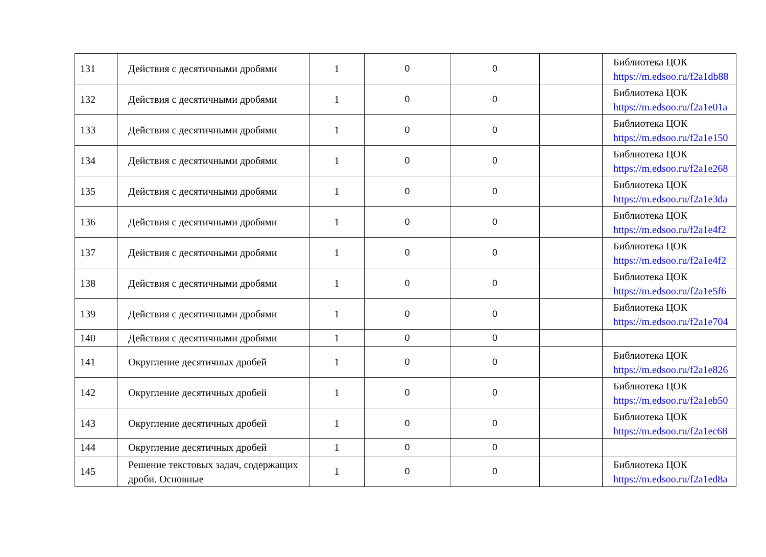| 131 | Действия с десятичными дробями | 1 | 0 | 0 | | Библиотека ЦОК https://m.edsoo.ru/f2a1db88 |
| 132 | Действия с десятичными дробями | 1 | 0 | 0 | | Библиотека ЦОК https://m.edsoo.ru/f2a1e01a |
| 133 | Действия с десятичными дробями | 1 | 0 | 0 | | Библиотека ЦОК https://m.edsoo.ru/f2a1e150 |
| 134 | Действия с десятичными дробями | 1 | 0 | 0 | | Библиотека ЦОК https://m.edsoo.ru/f2a1e268 |
| 135 | Действия с десятичными дробями | 1 | 0 | 0 | | Библиотека ЦОК https://m.edsoo.ru/f2a1e3da |
| 136 | Действия с десятичными дробями | 1 | 0 | 0 | | Библиотека ЦОК https://m.edsoo.ru/f2a1e4f2 |
| 137 | Действия с десятичными дробями | 1 | 0 | 0 | | Библиотека ЦОК https://m.edsoo.ru/f2a1e4f2 |
| 138 | Действия с десятичными дробями | 1 | 0 | 0 | | Библиотека ЦОК https://m.edsoo.ru/f2a1e5f6 |
| 139 | Действия с десятичными дробями | 1 | 0 | 0 | | Библиотека ЦОК https://m.edsoo.ru/f2a1e704 |
| 140 | Действия с десятичными дробями | 1 | 0 | 0 | | |
| 141 | Округление десятичных дробей | 1 | 0 | 0 | | Библиотека ЦОК https://m.edsoo.ru/f2a1e826 |
| 142 | Округление десятичных дробей | 1 | 0 | 0 | | Библиотека ЦОК https://m.edsoo.ru/f2a1eb50 |
| 143 | Округление десятичных дробей | 1 | 0 | 0 | | Библиотека ЦОК https://m.edsoo.ru/f2a1ec68 |
| 144 | Округление десятичных дробей | 1 | 0 | 0 | | |
| 145 | Решение текстовых задач, содержащих дроби. Основные | 1 | 0 | 0 | | Библиотека ЦОК https://m.edsoo.ru/f2a1ed8a |